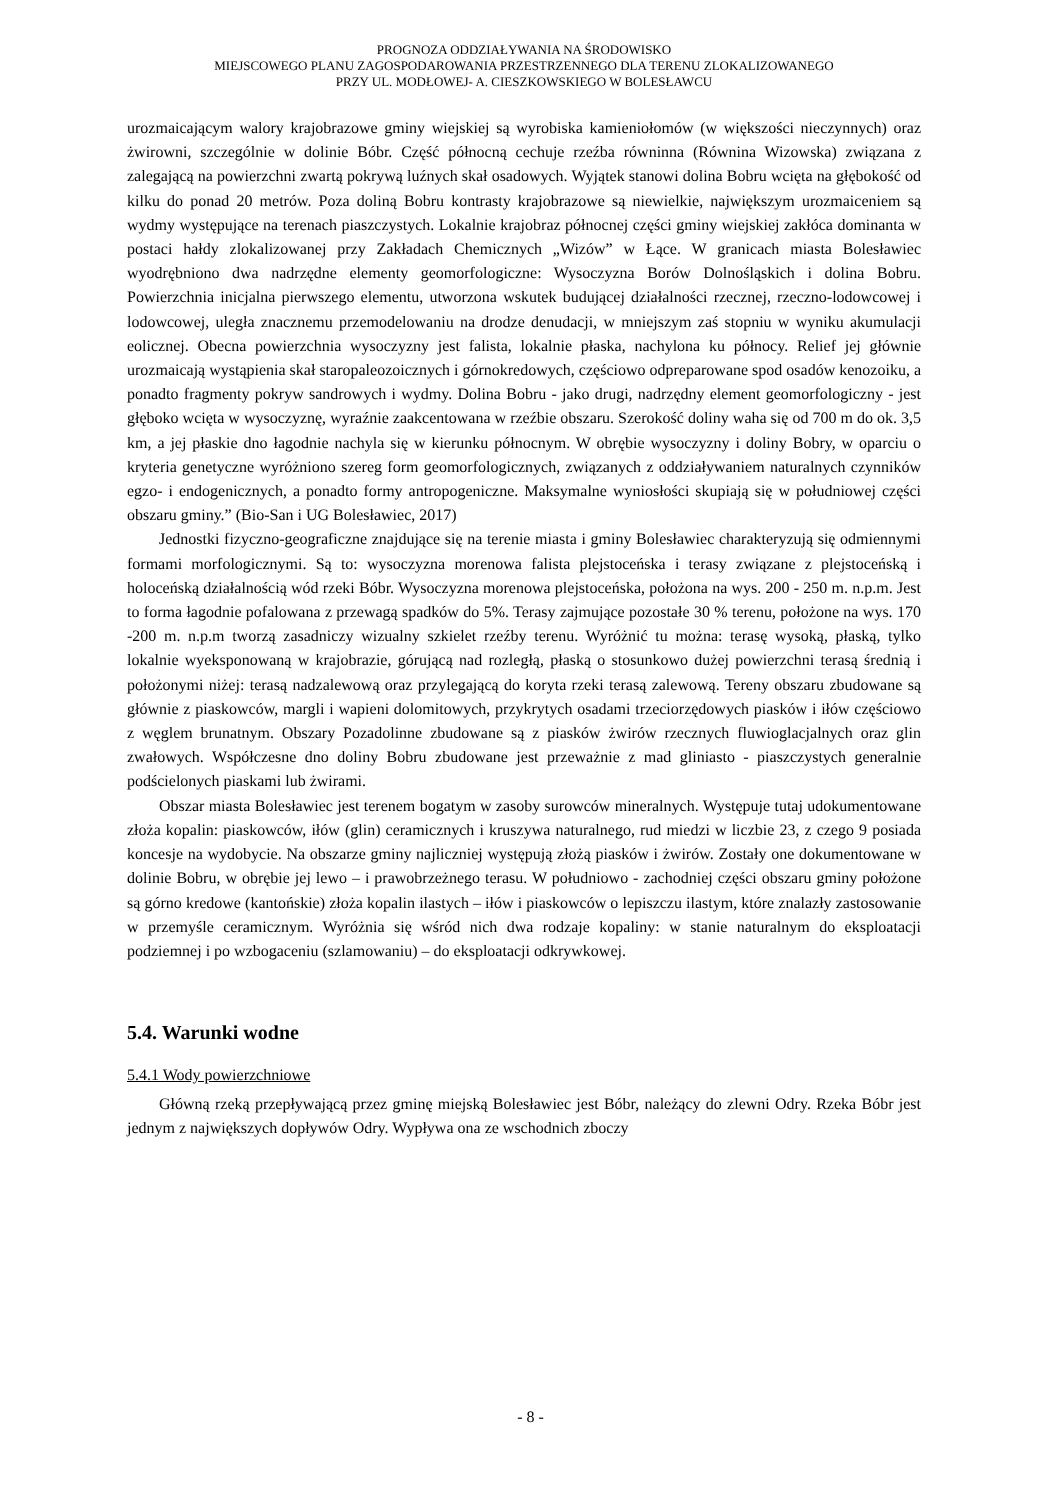PROGNOZA ODDZIAŁYWANIA NA ŚRODOWISKO
MIEJSCOWEGO PLANU ZAGOSPODAROWANIA PRZESTRZENNEGO DLA TERENU ZLOKALIZOWANEGO
PRZY UL. MODŁOWEJ- A. CIESZKOWSKIEGO W BOLESŁAWCU
urozmaicającym walory krajobrazowe gminy wiejskiej są wyrobiska kamieniołomów (w większości nieczynnych) oraz żwirowni, szczególnie w dolinie Bóbr. Część północną cechuje rzeźba równinna (Równina Wizowska) związana z zalegającą na powierzchni zwartą pokrywą luźnych skał osadowych. Wyjątek stanowi dolina Bobru wcięta na głębokość od kilku do ponad 20 metrów. Poza doliną Bobru kontrasty krajobrazowe są niewielkie, największym urozmaiceniem są wydmy występujące na terenach piaszczystych. Lokalnie krajobraz północnej części gminy wiejskiej zakłóca dominanta w postaci hałdy zlokalizowanej przy Zakładach Chemicznych „Wizów” w Łące. W granicach miasta Bolesławiec wyodrębniono dwa nadrzędne elementy geomorfologiczne: Wysoczyzna Borów Dolnośląskich i dolina Bobru. Powierzchnia inicjalna pierwszego elementu, utworzona wskutek budującej działalności rzecznej, rzeczno-lodowcowej i lodowcowej, uległa znacznemu przemodelowaniu na drodze denudacji, w mniejszym zaś stopniu w wyniku akumulacji eolicznej. Obecna powierzchnia wysoczyzny jest falista, lokalnie płaska, nachylona ku północy. Relief jej głównie urozmaicają wystąpienia skał staropaleozoicznych i górnokredowych, częściowo odpreparowane spod osadów kenozoiku, a ponadto fragmenty pokryw sandrowych i wydmy. Dolina Bobru - jako drugi, nadrzędny element geomorfologiczny - jest głęboko wcięta w wysoczyznę, wyraźnie zaakcentowana w rzeźbie obszaru. Szerokość doliny waha się od 700 m do ok. 3,5 km, a jej płaskie dno łagodnie nachyla się w kierunku północnym. W obrębie wysoczyzny i doliny Bobry, w oparciu o kryteria genetyczne wyróżniono szereg form geomorfologicznych, związanych z oddziaływaniem naturalnych czynników egzo- i endogenicznych, a ponadto formy antropogeniczne. Maksymalne wyniosłości skupiają się w południowej części obszaru gminy.” (Bio-San i UG Bolesławiec, 2017)
Jednostki fizyczno-geograficzne znajdujące się na terenie miasta i gminy Bolesławiec charakteryzują się odmiennymi formami morfologicznymi. Są to: wysoczyzna morenowa falista plejstoceńska i terasy związane z plejstoceńską i holoceńską działalnością wód rzeki Bóbr. Wysoczyzna morenowa plejstoceńska, położona na wys. 200 - 250 m. n.p.m. Jest to forma łagodnie pofalowana z przewagą spadków do 5%. Terasy zajmujące pozostałe 30 % terenu, położone na wys. 170 -200 m. n.p.m tworzą zasadniczy wizualny szkielet rzeźby terenu. Wyróżnić tu można: terasę wysoką, płaską, tylko lokalnie wyeksponowaną w krajobrazie, górującą nad rozległą, płaską o stosunkowo dużej powierzchni terasą średnią i położonymi niżej: terasą nadzalewową oraz przylegającą do koryta rzeki terasą zalewową. Tereny obszaru zbudowane są głównie z piaskowców, margli i wapieni dolomitowych, przykrytych osadami trzeciorzędowych piasków i iłów częściowo z węglem brunatnym. Obszary Pozadolinne zbudowane są z piasków żwirów rzecznych fluwioglacjalnych oraz glin zwałowych. Współczesne dno doliny Bobru zbudowane jest przeważnie z mad gliniasto - piaszczystych generalnie podścielonych piaskami lub żwirami.
Obszar miasta Bolesławiec jest terenem bogatym w zasoby surowców mineralnych. Występuje tutaj udokumentowane złoża kopalin: piaskowców, iłów (glin) ceramicznych i kruszywa naturalnego, rud miedzi w liczbie 23, z czego 9 posiada koncesje na wydobycie. Na obszarze gminy najliczniej występują złożą piasków i żwirów. Zostały one dokumentowane w dolinie Bobru, w obrębie jej lewo – i prawobrzeżnego terasu. W południowo - zachodniej części obszaru gminy położone są górno kredowe (kantońskie) złoża kopalin ilastych – iłów i piaskowców o lepiszczu ilastym, które znalazły zastosowanie w przemyśle ceramicznym. Wyróżnia się wśród nich dwa rodzaje kopaliny: w stanie naturalnym do eksploatacji podziemnej i po wzbogaceniu (szlamowaniu) – do eksploatacji odkrywkowej.
5.4. Warunki wodne
5.4.1 Wody powierzchniowe
Główną rzeką przepływającą przez gminę miejską Bolesławiec jest Bóbr, należący do zlewni Odry. Rzeka Bóbr jest jednym z największych dopływów Odry. Wypływa ona ze wschodnich zboczy
- 8 -